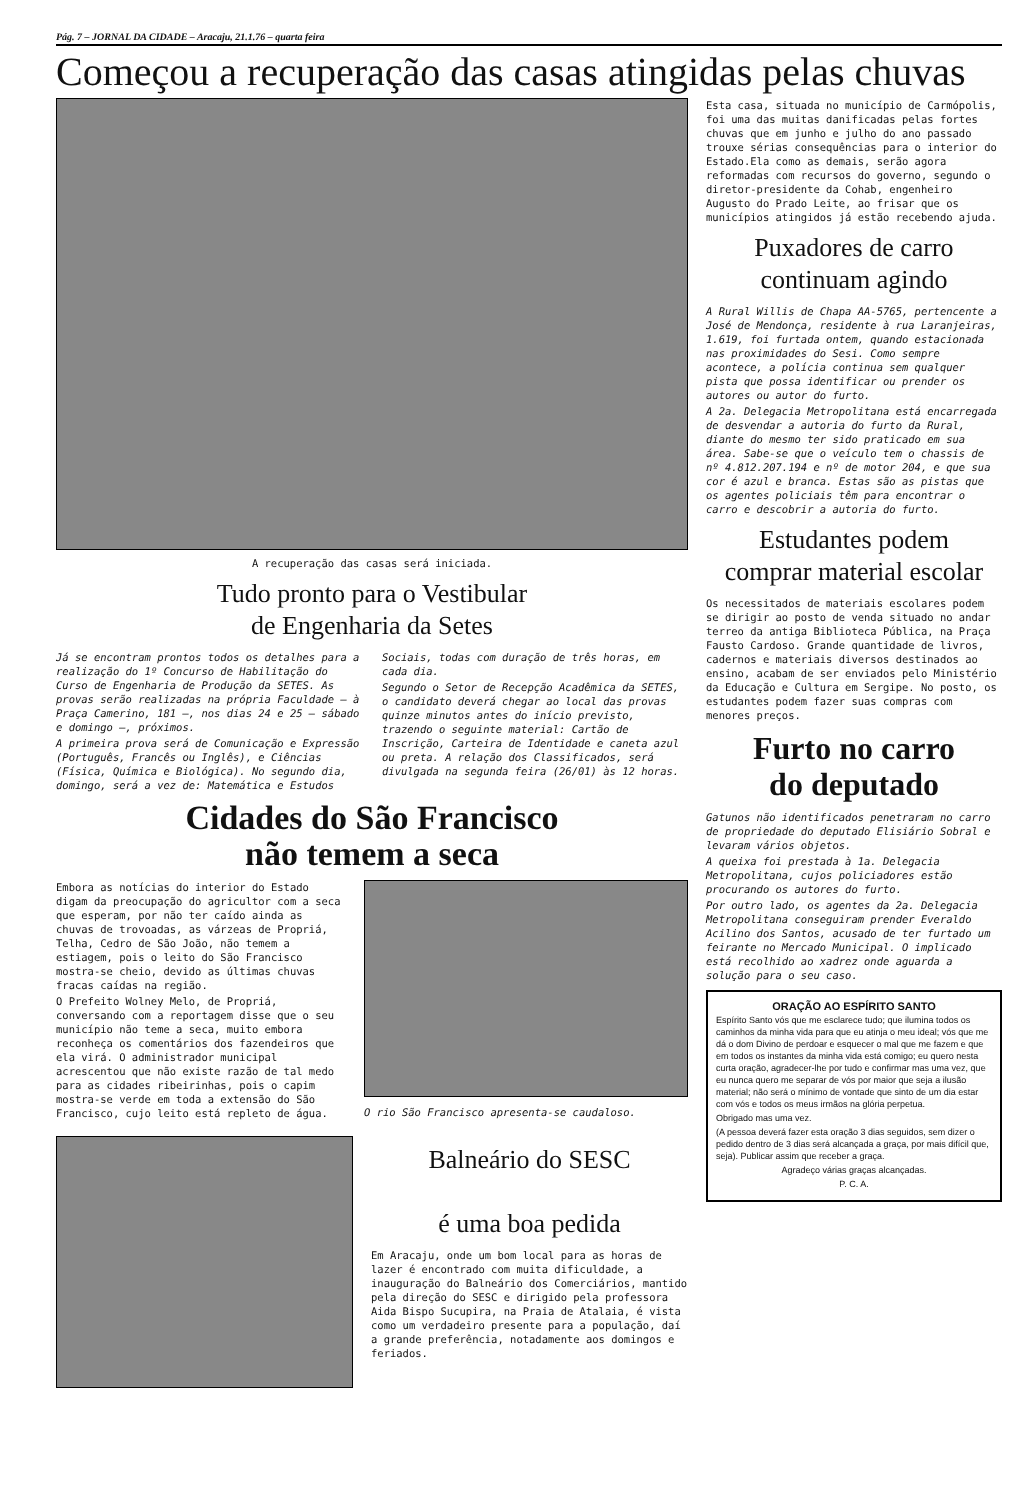Pág. 7 – JORNAL DA CIDADE – Aracaju, 21.1.76 – quarta feira
Começou a recuperação das casas atingidas pelas chuvas
A recuperação das casas será iniciada.
Tudo pronto para o Vestibular
de Engenharia da Setes
Já se encontram prontos todos os detalhes para a realização do 1º Concurso de Habilitação do Curso de Engenharia de Produção da SETES. As provas serão realizadas na própria Faculdade – à Praça Camerino, 181 –, nos dias 24 e 25 – sábado e domingo –, próximos.
A primeira prova será de Comunicação e Expressão (Português, Francês ou Inglês), e Ciências (Física, Química e Biológica). No segundo dia, domingo, será a vez de: Matemática e Estudos Sociais, todas com duração de três horas, em cada dia.
Segundo o Setor de Recepção Acadêmica da SETES, o candidato deverá chegar ao local das provas quinze minutos antes do início previsto, trazendo o seguinte material: Cartão de Inscrição, Carteira de Identidade e caneta azul ou preta. A relação dos Classificados, será divulgada na segunda feira (26/01) às 12 horas.
Cidades do São Francisco
não temem a seca
Embora as notícias do interior do Estado digam da preocupação do agricultor com a seca que esperam, por não ter caído ainda as chuvas de trovoadas, as várzeas de Propriá, Telha, Cedro de São João, não temem a estiagem, pois o leito do São Francisco mostra-se cheio, devido as últimas chuvas fracas caídas na região.
O Prefeito Wolney Melo, de Propriá, conversando com a reportagem disse que o seu município não teme a seca, muito embora reconheça os comentários dos fazendeiros que ela virá. O administrador municipal acrescentou que não existe razão de tal medo para as cidades ribeirinhas, pois o capim mostra-se verde em toda a extensão do São Francisco, cujo leito está repleto de água.
O rio São Francisco apresenta-se caudaloso.
Balneário do SESC
é uma boa pedida
Em Aracaju, onde um bom local para as horas de lazer é encontrado com muita dificuldade, a inauguração do Balneário dos Comerciários, mantido pela direção do SESC e dirigido pela professora Aida Bispo Sucupira, na Praia de Atalaia, é vista como um verdadeiro presente para a população, daí a grande preferência, notadamente aos domingos e feriados.
Esta casa, situada no município de Carmópolis, foi uma das muitas danificadas pelas fortes chuvas que em junho e julho do ano passado trouxe sérias consequências para o interior do Estado.Ela como as demais, serão agora reformadas com recursos do governo, segundo o diretor-presidente da Cohab, engenheiro Augusto do Prado Leite, ao frisar que os municípios atingidos já estão recebendo ajuda.
Puxadores de carro
continuam agindo
A Rural Willis de Chapa AA-5765, pertencente a José de Mendonça, residente à rua Laranjeiras, 1.619, foi furtada ontem, quando estacionada nas proximidades do Sesi. Como sempre acontece, a polícia continua sem qualquer pista que possa identificar ou prender os autores ou autor do furto.
A 2a. Delegacia Metropolitana está encarregada de desvendar a autoria do furto da Rural, diante do mesmo ter sido praticado em sua área. Sabe-se que o veículo tem o chassis de nº 4.812.207.194 e nº de motor 204, e que sua cor é azul e branca. Estas são as pistas que os agentes policiais têm para encontrar o carro e descobrir a autoria do furto.
Estudantes podem
comprar material escolar
Os necessitados de materiais escolares podem se dirigir ao posto de venda situado no andar terreo da antiga Biblioteca Pública, na Praça Fausto Cardoso. Grande quantidade de livros, cadernos e materiais diversos destinados ao ensino, acabam de ser enviados pelo Ministério da Educação e Cultura em Sergipe. No posto, os estudantes podem fazer suas compras com menores preços.
Furto no carro
do deputado
Gatunos não identificados penetraram no carro de propriedade do deputado Elisiário Sobral e levaram vários objetos.
A queixa foi prestada à 1a. Delegacia Metropolitana, cujos policiadores estão procurando os autores do furto.
Por outro lado, os agentes da 2a. Delegacia Metropolitana conseguiram prender Everaldo Acilino dos Santos, acusado de ter furtado um feirante no Mercado Municipal. O implicado está recolhido ao xadrez onde aguarda a solução para o seu caso.
ORAÇÃO AO ESPÍRITO SANTO
Espírito Santo vós que me esclarece tudo; que ilumina todos os caminhos da minha vida para que eu atinja o meu ideal; vós que me dá o dom Divino de perdoar e esquecer o mal que me fazem e que em todos os instantes da minha vida está comigo; eu quero nesta curta oração, agradecer-lhe por tudo e confirmar mas uma vez, que eu nunca quero me separar de vós por maior que seja a ilusão material; não será o mínimo de vontade que sinto de um dia estar com vós e todos os meus irmãos na glória perpetua.
Obrigado mas uma vez.
(A pessoa deverá fazer esta oração 3 dias seguidos, sem dizer o pedido dentro de 3 dias será alcançada a graça, por mais difícil que, seja). Publicar assim que receber a graça.
Agradeço várias graças alcançadas.
P. C. A.